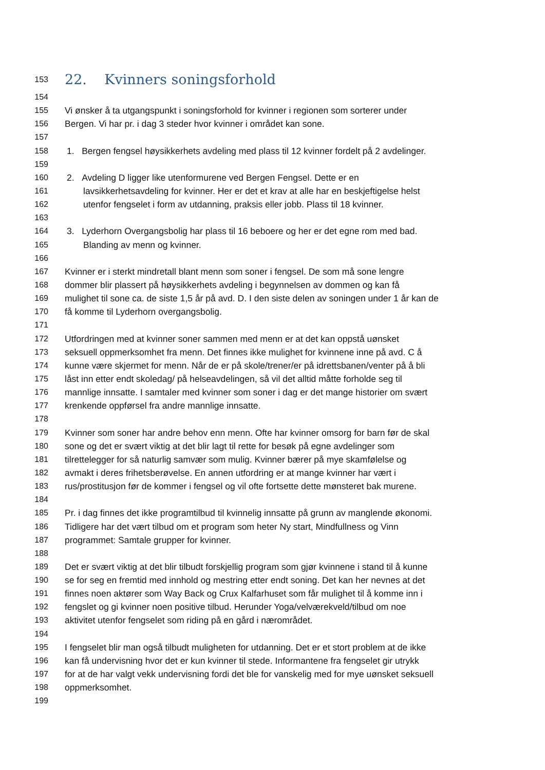153 22. Kvinners soningsforhold
154
155 Vi ønsker å ta utgangspunkt i soningsforhold for kvinner i regionen som sorterer under
156 Bergen. Vi har pr. i dag 3 steder hvor kvinner i området kan sone.
157
158 1. Bergen fengsel høysikkerhets avdeling med plass til 12 kvinner fordelt på 2 avdelinger.
159
160 2. Avdeling D ligger like utenformurene ved Bergen Fengsel. Dette er en
161 lavsikkerhetsavdeling for kvinner. Her er det et krav at alle har en beskjeftigelse helst
162 utenfor fengselet i form av utdanning, praksis eller jobb. Plass til 18 kvinner.
163
164 3. Lyderhorn Overgangsbolig har plass til 16 beboere og her er det egne rom med bad.
165 Blanding av menn og kvinner.
166
167 Kvinner er i sterkt mindretall blant menn som soner i fengsel. De som må sone lengre
168 dommer blir plassert på høysikkerhets avdeling i begynnelsen av dommen og kan få
169 mulighet til sone ca. de siste 1,5 år på avd. D. I den siste delen av soningen under 1 år kan de
170 få komme til Lyderhorn overgangsbolig.
171
172 Utfordringen med at kvinner soner sammen med menn er at det kan oppstå uønsket
173 seksuell oppmerksomhet fra menn. Det finnes ikke mulighet for kvinnene inne på avd. C å
174 kunne være skjermet for menn. Når de er på skole/trener/er på idrettsbanen/venter på å bli
175 låst inn etter endt skoledag/ på helseavdelingen, så vil det alltid måtte forholde seg til
176 mannlige innsatte. I samtaler med kvinner som soner i dag er det mange historier om svært
177 krenkende oppførsel fra andre mannlige innsatte.
178
179 Kvinner som soner har andre behov enn menn. Ofte har kvinner omsorg for barn før de skal
180 sone og det er svært viktig at det blir lagt til rette for besøk på egne avdelinger som
181 tilrettelegger for så naturlig samvær som mulig. Kvinner bærer på mye skamfølelse og
182 avmakt i deres frihetsberøvelse. En annen utfordring er at mange kvinner har vært i
183 rus/prostitusjon før de kommer i fengsel og vil ofte fortsette dette mønsteret bak murene.
184
185 Pr. i dag finnes det ikke programtilbud til kvinnelig innsatte på grunn av manglende økonomi.
186 Tidligere har det vært tilbud om et program som heter Ny start, Mindfullness og Vinn
187 programmet: Samtale grupper for kvinner.
188
189 Det er svært viktig at det blir tilbudt forskjellig program som gjør kvinnene i stand til å kunne
190 se for seg en fremtid med innhold og mestring etter endt soning. Det kan her nevnes at det
191 finnes noen aktører som Way Back og Crux Kalfarhuset som får mulighet til å komme inn i
192 fengslet og gi kvinner noen positive tilbud. Herunder Yoga/velværekveld/tilbud om noe
193 aktivitet utenfor fengselet som riding på en gård i nærområdet.
194
195 I fengselet blir man også tilbudt muligheten for utdanning. Det er et stort problem at de ikke
196 kan få undervisning hvor det er kun kvinner til stede. Informantene fra fengselet gir utrykk
197 for at de har valgt vekk undervisning fordi det ble for vanskelig med for mye uønsket seksuell
198 oppmerksomhet.
199